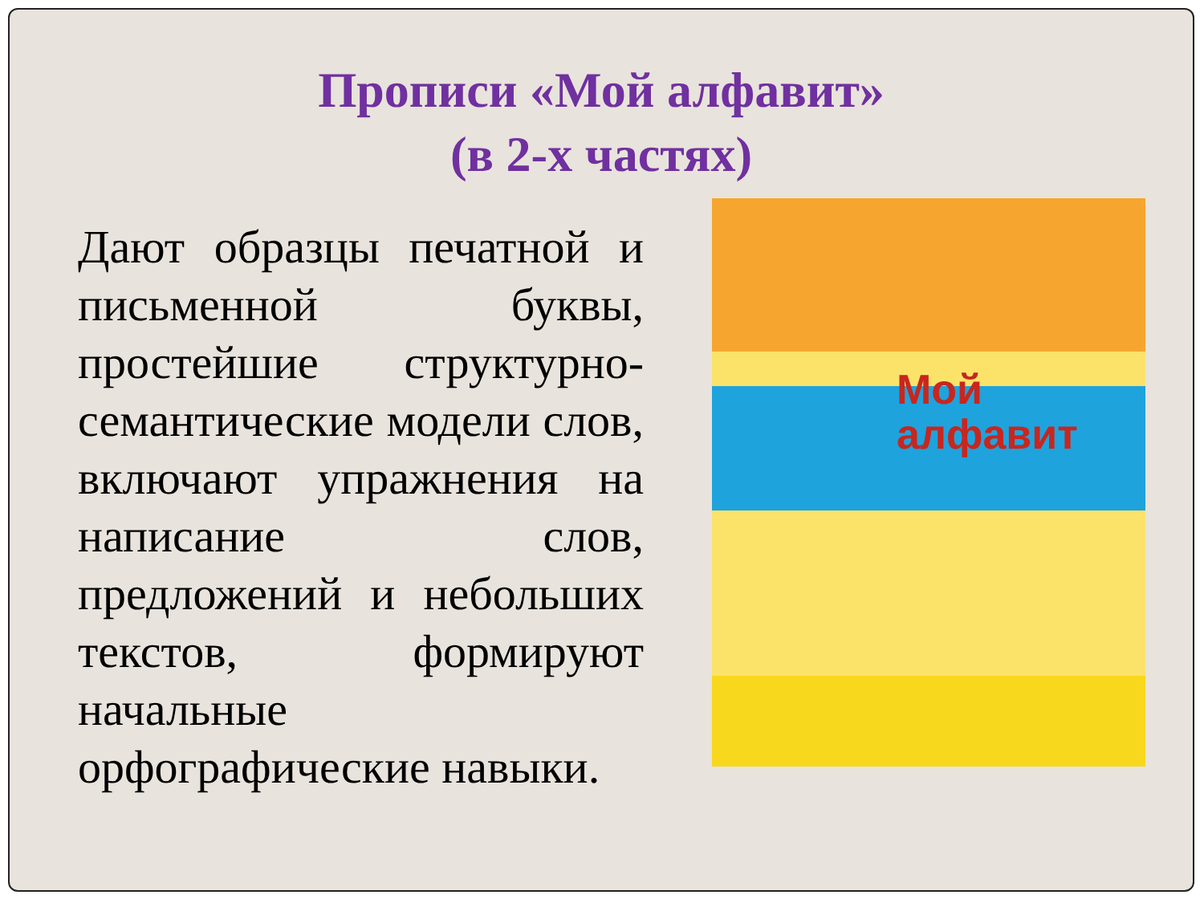Прописи «Мой алфавит»
(в 2-х частях)
Дают образцы печатной и письменной буквы, простейшие структурно-семантические модели слов, включают упражнения на написание слов, предложений и небольших текстов, формируют начальные орфографические навыки.
Мой
алфавит